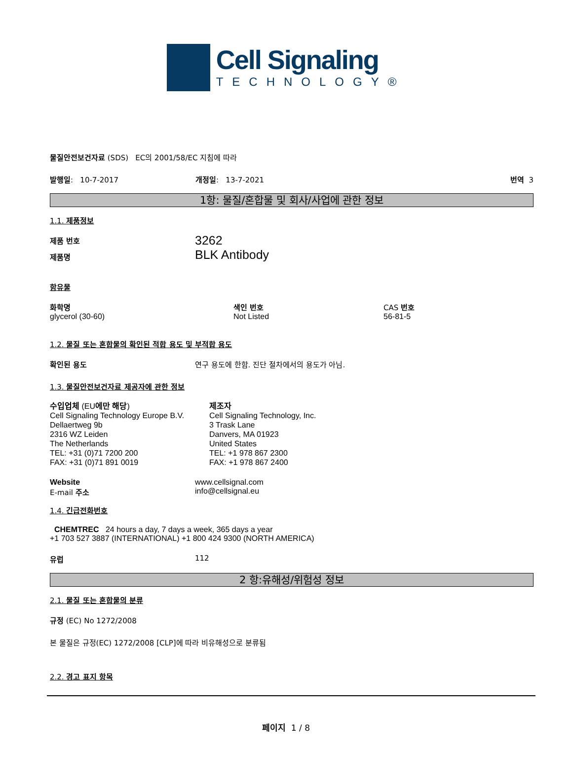Cell Signaling
TECHNOLOGY®
물질안전보건자료 (SDS) EC의 2001/58/EC 지침에 따라
발행일: 10-7-2017 개정일: 13-7-2021 번역 3
1항: 물질/혼합물 및 회사/사업에 관한 정보
1.1. 제품정보
제품 번호
제품명
3262
BLK Antibody
함유물
화학명
glycerol (30-60)
색인 번호
Not Listed
CAS 번호
56-81-5
1.2. 물질 또는 혼합물의 확인된 적합 용도 및 부적합 용도
확인된 용도 연구 용도에 한함. 진단 절차에서의 용도가 아님.
1.3. 물질안전보건자료 제공자에 관한 정보
수입업체 (EU에만 해당)
Cell Signaling Technology Europe B.V.
Dellaertweg 9b
2316 WZ Leiden
The Netherlands
TEL: +31 (0)71 7200 200
FAX: +31 (0)71 891 0019
제조자
Cell Signaling Technology, Inc.
3 Trask Lane
Danvers, MA 01923
United States
TEL: +1 978 867 2300
FAX: +1 978 867 2400
Website
E-mail 주소
www.cellsignal.com
info@cellsignal.eu
1.4. 긴급전화번호
CHEMTREC 24 hours a day, 7 days a week, 365 days a year
+1 703 527 3887 (INTERNATIONAL) +1 800 424 9300 (NORTH AMERICA)
유럽 112
2 항:유해성/위험성 정보
2.1. 물질 또는 혼합물의 분류
규정 (EC) No 1272/2008
본 물질은 규정(EC) 1272/2008 [CLP]에 따라 비유해성으로 분류됨
2.2. 경고 표지 항목
페이지 1 / 8